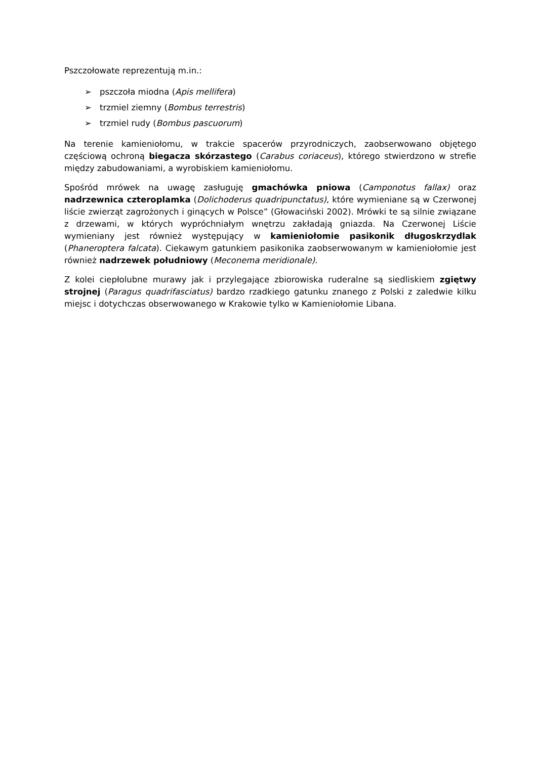Pszczołowate reprezentują m.in.:
➢ pszczoła miodna (Apis mellifera)
➢ trzmiel ziemny (Bombus terrestris)
➢ trzmiel rudy (Bombus pascuorum)
Na terenie kamieniołomu, w trakcie spacerów przyrodniczych, zaobserwowano objętego częściową ochroną biegacza skórzastego (Carabus coriaceus), którego stwierdzono w strefie między zabudowaniami, a wyrobiskiem kamieniołomu.
Spośród mrówek na uwagę zasługuję gmachówka pniowa (Camponotus fallax) oraz nadrzewnica czteroplamka (Dolichoderus quadripunctatus), które wymieniane są w Czerwonej liście zwierząt zagrożonych i ginących w Polsce” (Głowaciński 2002). Mrówki te są silnie związane z drzewami, w których wypróchniałym wnętrzu zakładają gniazda. Na Czerwonej Liście wymieniany jest również występujący w kamieniołomie pasikonik długoskrzydlak (Phaneroptera falcata). Ciekawym gatunkiem pasikonika zaobserwowanym w kamieniołomie jest również nadrzewek południowy (Meconema meridionale).
Z kolei ciepłolubne murawy jak i przylegające zbiorowiska ruderalne są siedliskiem zgiętwy strojnej (Paragus quadrifasciatus) bardzo rzadkiego gatunku znanego z Polski z zaledwie kilku miejsc i dotychczas obserwowanego w Krakowie tylko w Kamieniołomie Libana.